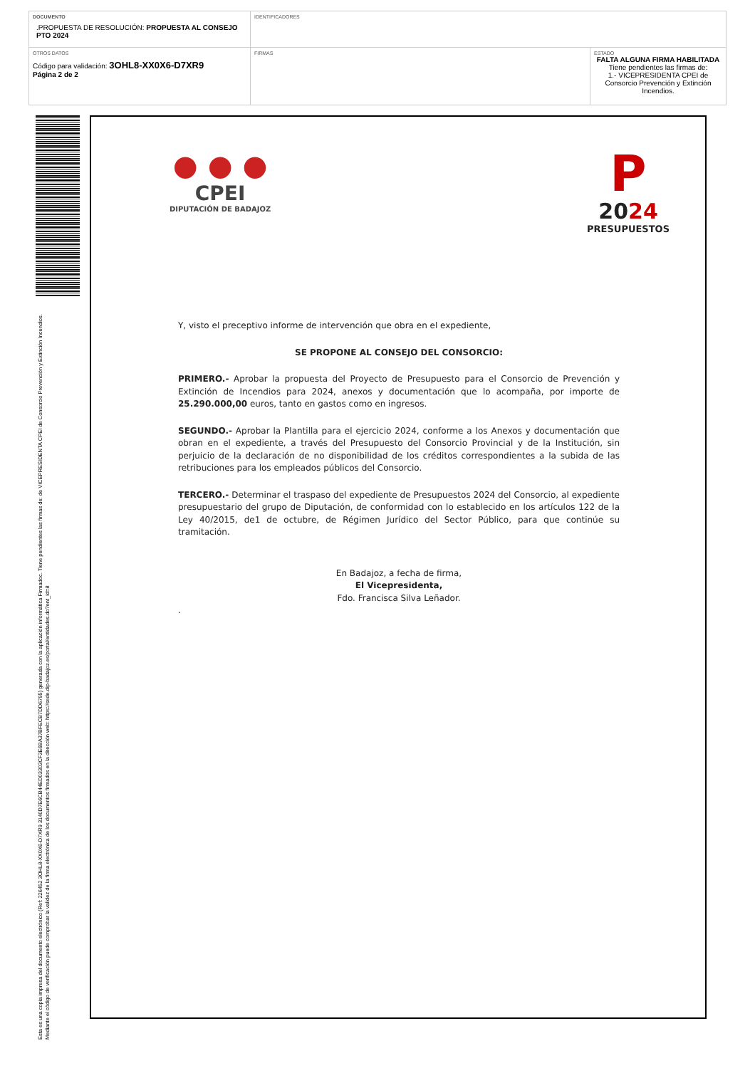| DOCUMENTO .PROPUESTA DE RESOLUCIÓN: PROPUESTA AL CONSEJO PTO 2024 | IDENTIFICADORES | |
| OTROS DATOS Código para validación: 3OHL8-XX0X6-D7XR9 Página 2 de 2 | FIRMAS | ESTADO FALTA ALGUNA FIRMA HABILITADA Tiene pendientes las firmas de: 1.- VICEPRESIDENTA CPEI de Consorcio Prevención y Extinción Incendios. |
Esta es una copia impresa del documento electrónico (Ref: 226452 3OHL8-XX0X6-D7XR9 3140D7E6CB44ED03303CF3E6BA37BFECB7DD6795) generada con la aplicación informática Firmadoc. Tiene pendientes las firmas de: de VICEPRESIDENTA CPEI de Consorcio Prevención y Extinción Incendios. Mediante el código de verificación puede comprobar la validez de la firma electrónica de los documentos firmados en la dirección web: https://sede.dip-badajoz.es/portal/entidades.do?ent_id=8
● ● ●
CPEI
DIPUTACIÓN DE BADAJOZ
P
2024
PRESUPUESTOS
Y, visto el preceptivo informe de intervención que obra en el expediente,
SE PROPONE AL CONSEJO DEL CONSORCIO:
PRIMERO.- Aprobar la propuesta del Proyecto de Presupuesto para el Consorcio de Prevención y Extinción de Incendios para 2024, anexos y documentación que lo acompaña, por importe de 25.290.000,00 euros, tanto en gastos como en ingresos.
SEGUNDO.- Aprobar la Plantilla para el ejercicio 2024, conforme a los Anexos y documentación que obran en el expediente, a través del Presupuesto del Consorcio Provincial y de la Institución, sin perjuicio de la declaración de no disponibilidad de los créditos correspondientes a la subida de las retribuciones para los empleados públicos del Consorcio.
TERCERO.- Determinar el traspaso del expediente de Presupuestos 2024 del Consorcio, al expediente presupuestario del grupo de Diputación, de conformidad con lo establecido en los artículos 122 de la Ley 40/2015, de1 de octubre, de Régimen Jurídico del Sector Público, para que continúe su tramitación.
En Badajoz, a fecha de firma,
El Vicepresidenta,
Fdo. Francisca Silva Leñador.
.